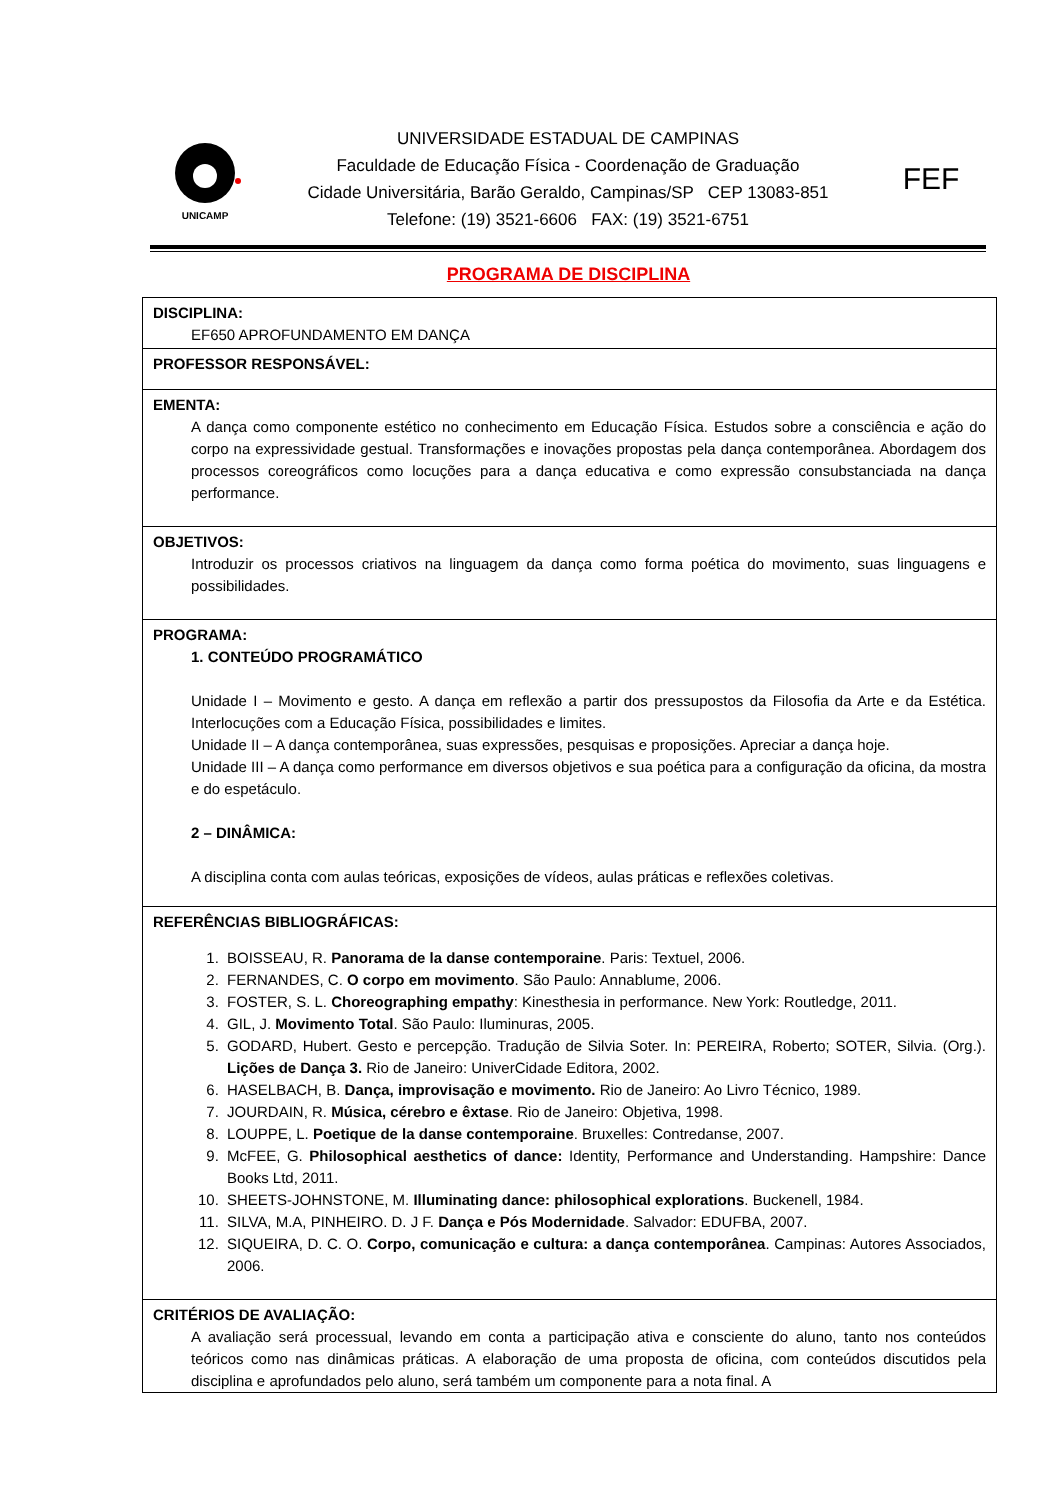UNICAMP
UNIVERSIDADE ESTADUAL DE CAMPINAS
Faculdade de Educação Física - Coordenação de Graduação
Cidade Universitária, Barão Geraldo, Campinas/SP CEP 13083-851
Telefone: (19) 3521-6606 FAX: (19) 3521-6751
FEF
PROGRAMA DE DISCIPLINA
| DISCIPLINA: EF650 APROFUNDAMENTO EM DANÇA |
| PROFESSOR RESPONSÁVEL: |
| EMENTA: A dança como componente estético no conhecimento em Educação Física. Estudos sobre a consciência e ação do corpo na expressividade gestual. Transformações e inovações propostas pela dança contemporânea. Abordagem dos processos coreográficos como locuções para a dança educativa e como expressão consubstanciada na dança performance. |
| OBJETIVOS: Introduzir os processos criativos na linguagem da dança como forma poética do movimento, suas linguagens e possibilidades. |
| PROGRAMA: 1. CONTEÚDO PROGRAMÁTICO Unidade I – Movimento e gesto. A dança em reflexão a partir dos pressupostos da Filosofia da Arte e da Estética. Interlocuções com a Educação Física, possibilidades e limites. Unidade II – A dança contemporânea, suas expressões, pesquisas e proposições. Apreciar a dança hoje. Unidade III – A dança como performance em diversos objetivos e sua poética para a configuração da oficina, da mostra e do espetáculo. 2 – DINÂMICA: A disciplina conta com aulas teóricas, exposições de vídeos, aulas práticas e reflexões coletivas. |
| REFERÊNCIAS BIBLIOGRÁFICAS: 1. BOISSEAU, R. Panorama de la danse contemporaine . Paris: Textuel, 2006. 2. FERNANDES, C. O corpo em movimento . São Paulo: Annablume, 2006. 3. FOSTER, S. L. Choreographing empathy : Kinesthesia in performance. New York: Routledge, 2011. 4. GIL, J. Movimento Total . São Paulo: Iluminuras, 2005. 5. GODARD, Hubert. Gesto e percepção. Tradução de Silvia Soter. In: PEREIRA, Roberto; SOTER, Silvia. (Org.). Lições de Dança 3. Rio de Janeiro: UniverCidade Editora, 2002. 6. HASELBACH, B. Dança, improvisação e movimento. Rio de Janeiro: Ao Livro Técnico, 1989. 7. JOURDAIN, R. Música, cérebro e êxtase . Rio de Janeiro: Objetiva, 1998. 8. LOUPPE, L. Poetique de la danse contemporaine . Bruxelles: Contredanse, 2007. 9. McFEE, G. Philosophical aesthetics of dance: Identity, Performance and Understanding. Hampshire: Dance Books Ltd, 2011. 10. SHEETS-JOHNSTONE, M. Illuminating dance: philosophical explorations . Buckenell, 1984. 11. SILVA, M.A, PINHEIRO. D. J F. Dança e Pós Modernidade . Salvador: EDUFBA, 2007. 12. SIQUEIRA, D. C. O. Corpo, comunicação e cultura: a dança contemporânea . Campinas: Autores Associados, 2006. |
| CRITÉRIOS DE AVALIAÇÃO: A avaliação será processual, levando em conta a participação ativa e consciente do aluno, tanto nos conteúdos teóricos como nas dinâmicas práticas. A elaboração de uma proposta de oficina, com conteúdos discutidos pela disciplina e aprofundados pelo aluno, será também um componente para a nota final. A |